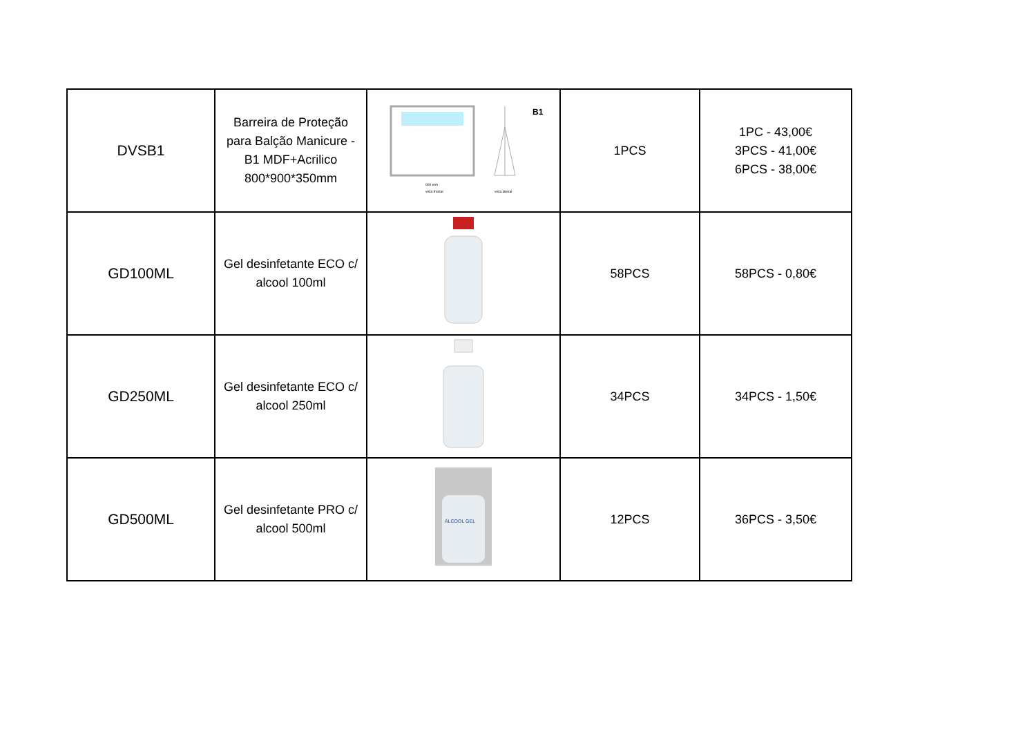| DVSB1 | Barreira de Proteção para Balção Manicure - B1 MDF+Acrilico 800*900*350mm | B1 900 mm vista frontal vista lateral | 1PCS | 1PC - 43,00€ 3PCS - 41,00€ 6PCS - 38,00€ |
| GD100ML | Gel desinfetante ECO c/ alcool 100ml | | 58PCS | 58PCS - 0,80€ |
| GD250ML | Gel desinfetante ECO c/ alcool 250ml | | 34PCS | 34PCS - 1,50€ |
| GD500ML | Gel desinfetante PRO c/ alcool 500ml | ÁLCOOL GEL | 12PCS | 36PCS - 3,50€ |